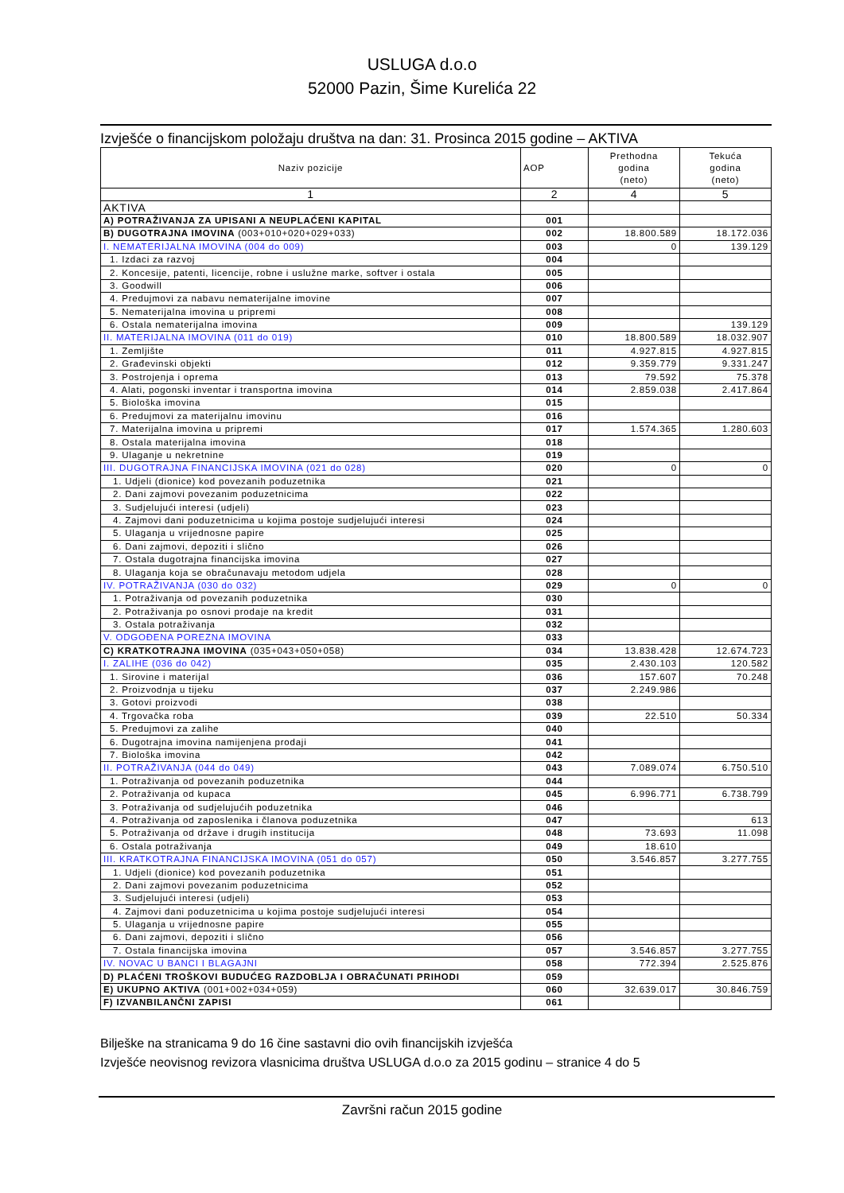USLUGA d.o.o
52000 Pazin, Šime Kurelića 22
Izvješće o financijskom položaju društva na dan: 31. Prosinca 2015 godine – AKTIVA
| Naziv pozicije | AOP | Prethodna godina (neto) | Tekuća godina (neto) |
| --- | --- | --- | --- |
| 1 | 2 | 4 | 5 |
| AKTIVA | | | |
| A) POTRAŽIVANJA ZA UPISANI A NEUPLAĆENI KAPITAL | 001 | | |
| B) DUGOTRAJNA IMOVINA (003+010+020+029+033) | 002 | 18.800.589 | 18.172.036 |
| I. NEMATERIJALNA IMOVINA (004 do 009) | 003 | 0 | 139.129 |
| 1. Izdaci za razvoj | 004 | | |
| 2. Koncesije, patenti, licencije, robne i uslužne marke, softver i ostala | 005 | | |
| 3. Goodwill | 006 | | |
| 4. Predujmovi za nabavu nematerijalne imovine | 007 | | |
| 5. Nematerijalna imovina u pripremi | 008 | | |
| 6. Ostala nematerijalna imovina | 009 | | 139.129 |
| II. MATERIJALNA IMOVINA (011 do 019) | 010 | 18.800.589 | 18.032.907 |
| 1. Zemljište | 011 | 4.927.815 | 4.927.815 |
| 2. Građevinski objekti | 012 | 9.359.779 | 9.331.247 |
| 3. Postrojenja i oprema | 013 | 79.592 | 75.378 |
| 4. Alati, pogonski inventar i transportna imovina | 014 | 2.859.038 | 2.417.864 |
| 5. Biološka imovina | 015 | | |
| 6. Predujmovi za materijalnu imovinu | 016 | | |
| 7. Materijalna imovina u pripremi | 017 | 1.574.365 | 1.280.603 |
| 8. Ostala materijalna imovina | 018 | | |
| 9. Ulaganje u nekretnine | 019 | | |
| III. DUGOTRAJNA FINANCIJSKA IMOVINA (021 do 028) | 020 | 0 | 0 |
| 1. Udjeli (dionice) kod povezanih poduzetnika | 021 | | |
| 2. Dani zajmovi povezanim poduzetnicima | 022 | | |
| 3. Sudjelujući interesi (udjeli) | 023 | | |
| 4. Zajmovi dani poduzetnicima u kojima postoje sudjelujući interesi | 024 | | |
| 5. Ulaganja u vrijednosne papire | 025 | | |
| 6. Dani zajmovi, depoziti i slično | 026 | | |
| 7. Ostala dugotrajna financijska imovina | 027 | | |
| 8. Ulaganja koja se obračunavaju metodom udjela | 028 | | |
| IV. POTRAŽIVANJA (030 do 032) | 029 | 0 | 0 |
| 1. Potraživanja od povezanih poduzetnika | 030 | | |
| 2. Potraživanja po osnovi prodaje na kredit | 031 | | |
| 3. Ostala potraživanja | 032 | | |
| V. ODGOĐENA POREZNA IMOVINA | 033 | | |
| C) KRATKOTRAJNA IMOVINA (035+043+050+058) | 034 | 13.838.428 | 12.674.723 |
| I. ZALIHE (036 do 042) | 035 | 2.430.103 | 120.582 |
| 1. Sirovine i materijal | 036 | 157.607 | 70.248 |
| 2. Proizvodnja u tijeku | 037 | 2.249.986 | |
| 3. Gotovi proizvodi | 038 | | |
| 4. Trgovačka roba | 039 | 22.510 | 50.334 |
| 5. Predujmovi za zalihe | 040 | | |
| 6. Dugotrajna imovina namijenjena prodaji | 041 | | |
| 7. Biološka imovina | 042 | | |
| II. POTRAŽIVANJA (044 do 049) | 043 | 7.089.074 | 6.750.510 |
| 1. Potraživanja od povezanih poduzetnika | 044 | | |
| 2. Potraživanja od kupaca | 045 | 6.996.771 | 6.738.799 |
| 3. Potraživanja od sudjelujućih poduzetnika | 046 | | |
| 4. Potraživanja od zaposlenika i članova poduzetnika | 047 | | 613 |
| 5. Potraživanja od države i drugih institucija | 048 | 73.693 | 11.098 |
| 6. Ostala potraživanja | 049 | 18.610 | |
| III. KRATKOTRAJNA FINANCIJSKA IMOVINA (051 do 057) | 050 | 3.546.857 | 3.277.755 |
| 1. Udjeli (dionice) kod povezanih poduzetnika | 051 | | |
| 2. Dani zajmovi povezanim poduzetnicima | 052 | | |
| 3. Sudjelujući interesi (udjeli) | 053 | | |
| 4. Zajmovi dani poduzetnicima u kojima postoje sudjelujući interesi | 054 | | |
| 5. Ulaganja u vrijednosne papire | 055 | | |
| 6. Dani zajmovi, depoziti i slično | 056 | | |
| 7. Ostala financijska imovina | 057 | 3.546.857 | 3.277.755 |
| IV. NOVAC U BANCI I BLAGAJNI | 058 | 772.394 | 2.525.876 |
| D) PLAĆENI TROŠKOVI BUDUĆEG RAZDOBLJA I OBRAČUNATI PRIHODI | 059 | | |
| E) UKUPNO AKTIVA (001+002+034+059) | 060 | 32.639.017 | 30.846.759 |
| F) IZVANBILANČNI ZAPISI | 061 | | |
Bilješke na stranicama 9 do 16 čine sastavni dio ovih financijskih izvješća
Izvješće neovisnog revizora vlasnicima društva USLUGA d.o.o za 2015 godinu – stranice 4 do 5
Završni račun 2015 godine